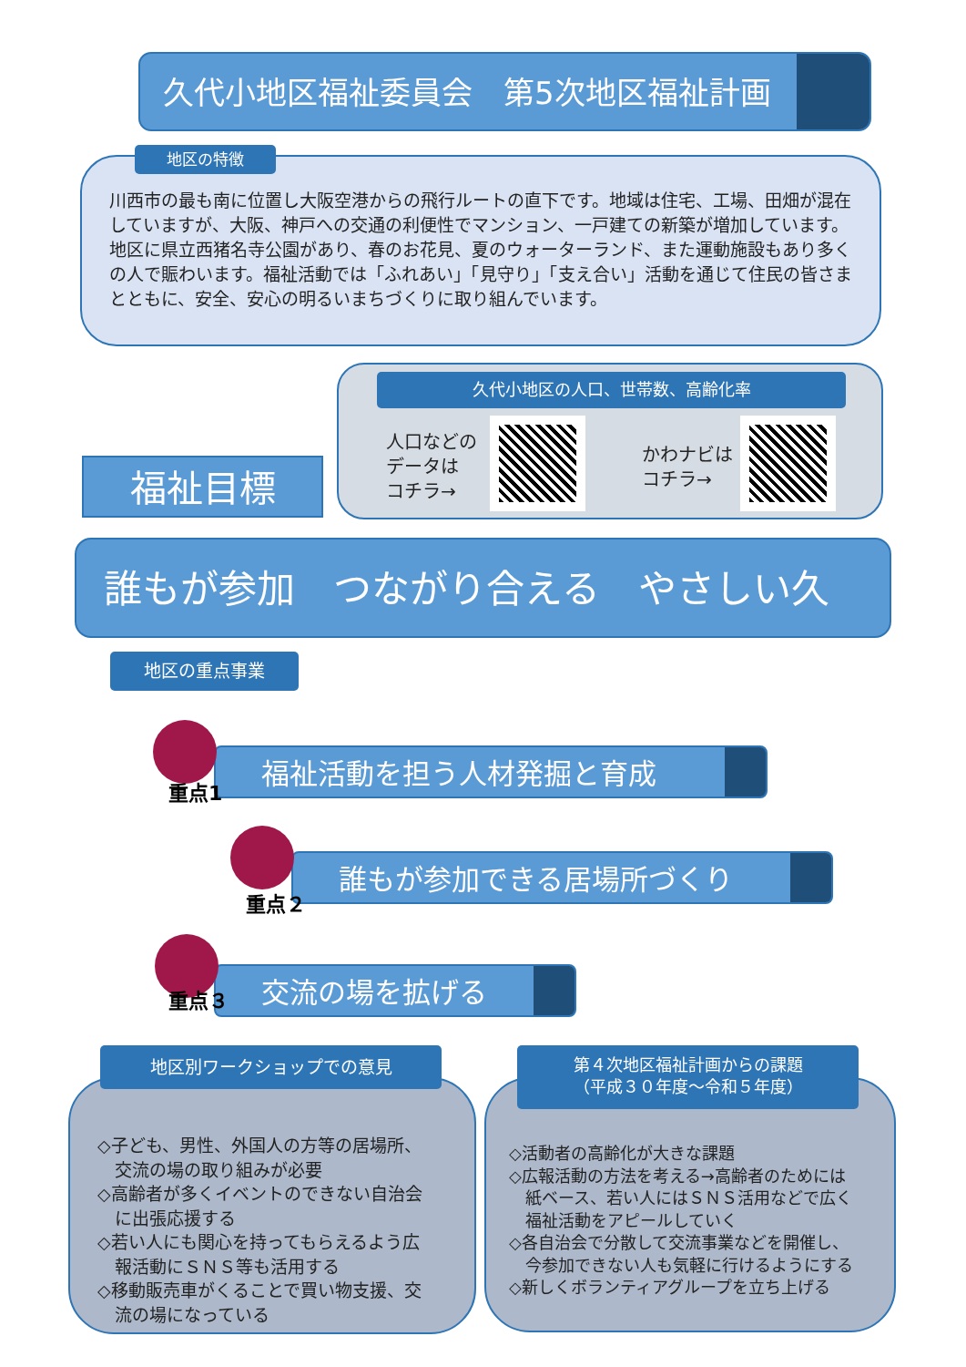久代小地区福祉委員会　第5次地区福祉計画
川西市の最も南に位置し大阪空港からの飛行ルートの直下です。地域は住宅、工場、田畑が混在していますが、大阪、神戸への交通の利便性でマンション、一戸建ての新築が増加しています。地区に県立西猪名寺公園があり、春のお花見、夏のウォーターランド、また運動施設もあり多くの人で賑わいます。福祉活動では「ふれあい」「見守り」「支え合い」活動を通じて住民の皆さまとともに、安全、安心の明るいまちづくりに取り組んでいます。
地区の特徴
久代小地区の人口、世帯数、高齢化率
人口などの
データは
コチラ→
かわナビは
コチラ→
福祉目標
誰もが参加　つながり合える　やさしい久代。
地区の重点事業
福祉活動を担う人材発掘と育成
重点1
誰もが参加できる居場所づくり
重点２
交流の場を拡げる
重点３
◇子ども、男性、外国人の方等の居場所、
　交流の場の取り組みが必要
◇高齢者が多くイベントのできない自治会
　に出張応援する
◇若い人にも関心を持ってもらえるよう広
　報活動にＳＮＳ等も活用する
◇移動販売車がくることで買い物支援、交
　流の場になっている
地区別ワークショップでの意見
◇活動者の高齢化が大きな課題
◇広報活動の方法を考える→高齢者のためには
　紙ベース、若い人にはＳＮＳ活用などで広く
　福祉活動をアピールしていく
◇各自治会で分散して交流事業などを開催し、
　今参加できない人も気軽に行けるようにする
◇新しくボランティアグループを立ち上げる
第４次地区福祉計画からの課題
（平成３０年度～令和５年度）